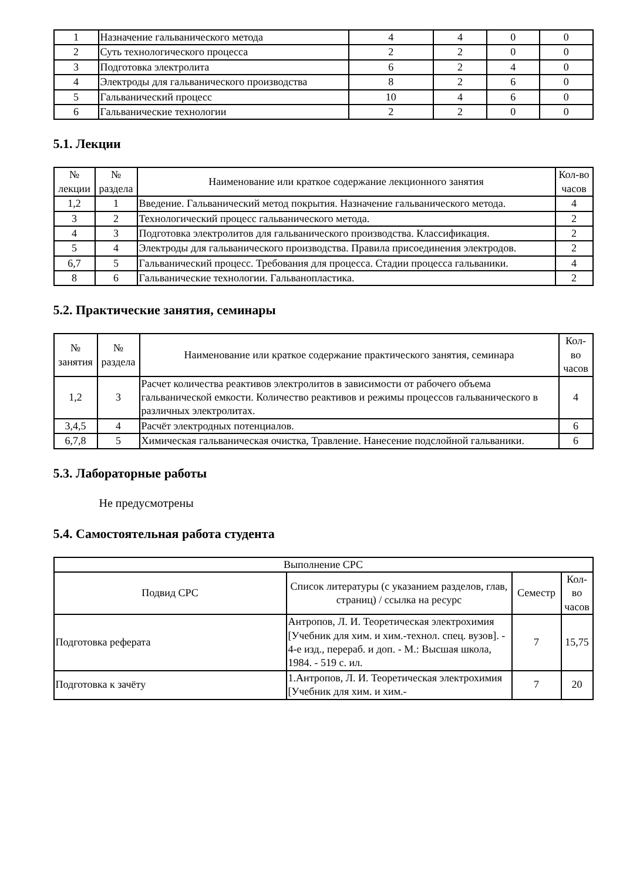| 1 | Назначение гальванического метода | 4 | 4 | 0 | 0 |
| 2 | Суть технологического процесса | 2 | 2 | 0 | 0 |
| 3 | Подготовка электролита | 6 | 2 | 4 | 0 |
| 4 | Электроды для гальванического производства | 8 | 2 | 6 | 0 |
| 5 | Гальванический процесс | 10 | 4 | 6 | 0 |
| 6 | Гальванические технологии | 2 | 2 | 0 | 0 |
5.1. Лекции
| № лекции | № раздела | Наименование или краткое содержание лекционного занятия | Кол-во часов |
| --- | --- | --- | --- |
| 1,2 | 1 | Введение. Гальванический метод покрытия. Назначение гальванического метода. | 4 |
| 3 | 2 | Технологический процесс гальванического метода. | 2 |
| 4 | 3 | Подготовка электролитов для гальванического производства. Классификация. | 2 |
| 5 | 4 | Электроды для гальванического производства. Правила присоединения электродов. | 2 |
| 6,7 | 5 | Гальванический процесс. Требования для процесса. Стадии процесса гальваники. | 4 |
| 8 | 6 | Гальванические технологии. Гальванопластика. | 2 |
5.2. Практические занятия, семинары
| № занятия | № раздела | Наименование или краткое содержание практического занятия, семинара | Кол-во часов |
| --- | --- | --- | --- |
| 1,2 | 3 | Расчет количества реактивов электролитов в зависимости от рабочего объема гальванической емкости. Количество реактивов и режимы процессов гальванического в различных электролитах. | 4 |
| 3,4,5 | 4 | Расчёт электродных потенциалов. | 6 |
| 6,7,8 | 5 | Химическая гальваническая очистка, Травление. Нанесение подслойной гальваники. | 6 |
5.3. Лабораторные работы
Не предусмотрены
5.4. Самостоятельная работа студента
| Выполнение СРС | | | |
| --- | --- | --- | --- |
| Подвид СРС | Список литературы (с указанием разделов, глав, страниц) / ссылка на ресурс | Семестр | Кол-во часов |
| Подготовка реферата | Антропов, Л. И. Теоретическая электрохимия [Учебник для хим. и хим.-технол. спец. вузов]. - 4-е изд., перераб. и доп. - М.: Высшая школа, 1984. - 519 с. ил. | 7 | 15,75 |
| Подготовка к зачёту | 1.Антропов, Л. И. Теоретическая электрохимия [Учебник для хим. и хим.- | 7 | 20 |